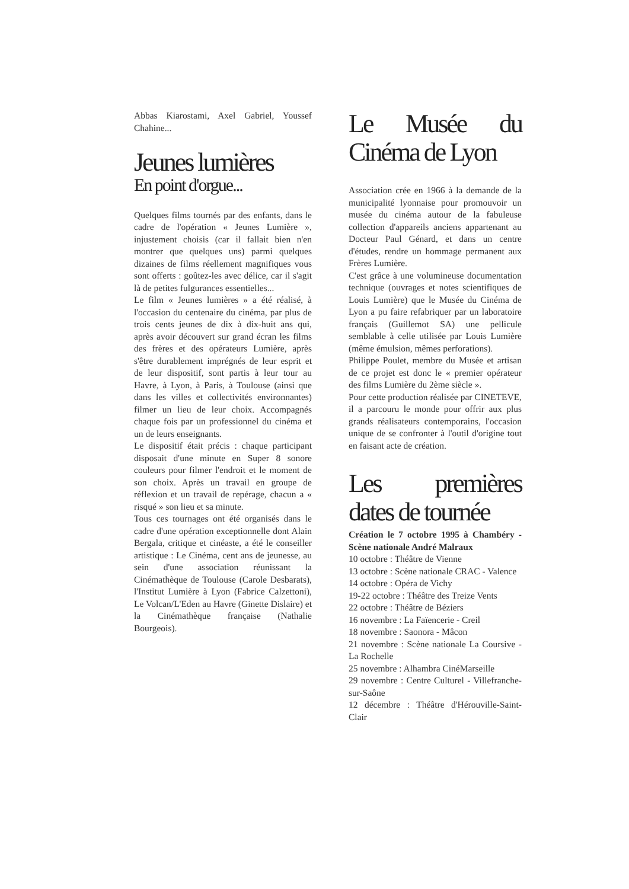Abbas Kiarostami, Axel Gabriel, Youssef Chahine...
Jeunes lumières
En point d'orgue...
Quelques films tournés par des enfants, dans le cadre de l'opération « Jeunes Lumière », injustement choisis (car il fallait bien n'en montrer que quelques uns) parmi quelques dizaines de films réellement magnifiques vous sont offerts : goûtez-les avec délice, car il s'agit là de petites fulgurances essentielles...
Le film « Jeunes lumières » a été réalisé, à l'occasion du centenaire du cinéma, par plus de trois cents jeunes de dix à dix-huit ans qui, après avoir découvert sur grand écran les films des frères et des opérateurs Lumière, après s'être durablement imprégnés de leur esprit et de leur dispositif, sont partis à leur tour au Havre, à Lyon, à Paris, à Toulouse (ainsi que dans les villes et collectivités environnantes) filmer un lieu de leur choix. Accompagnés chaque fois par un professionnel du cinéma et un de leurs enseignants.
Le dispositif était précis : chaque participant disposait d'une minute en Super 8 sonore couleurs pour filmer l'endroit et le moment de son choix. Après un travail en groupe de réflexion et un travail de repérage, chacun a « risqué » son lieu et sa minute.
Tous ces tournages ont été organisés dans le cadre d'une opération exceptionnelle dont Alain Bergala, critique et cinéaste, a été le conseiller artistique : Le Cinéma, cent ans de jeunesse, au sein d'une association réunissant la Cinémathèque de Toulouse (Carole Desbarats), l'Institut Lumière à Lyon (Fabrice Calzettoni), Le Volcan/L'Eden au Havre (Ginette Dislaire) et la Cinémathèque française (Nathalie Bourgeois).
Le Musée du Cinéma de Lyon
Association crée en 1966 à la demande de la municipalité lyonnaise pour promouvoir un musée du cinéma autour de la fabuleuse collection d'appareils anciens appartenant au Docteur Paul Génard, et dans un centre d'études, rendre un hommage permanent aux Frères Lumière.
C'est grâce à une volumineuse documentation technique (ouvrages et notes scientifiques de Louis Lumière) que le Musée du Cinéma de Lyon a pu faire refabriquer par un laboratoire français (Guillemot SA) une pellicule semblable à celle utilisée par Louis Lumière (même émulsion, mêmes perforations).
Philippe Poulet, membre du Musée et artisan de ce projet est donc le « premier opérateur des films Lumière du 2ème siècle ».
Pour cette production réalisée par CINETEVE, il a parcouru le monde pour offrir aux plus grands réalisateurs contemporains, l'occasion unique de se confronter à l'outil d'origine tout en faisant acte de création.
Les premières dates de tournée
Création le 7 octobre 1995 à Chambéry - Scène nationale André Malraux
10 octobre : Théâtre de Vienne
13 octobre : Scène nationale CRAC - Valence
14 octobre : Opéra de Vichy
19-22 octobre : Théâtre des Treize Vents
22 octobre : Théâtre de Béziers
16 novembre : La Faïencerie - Creil
18 novembre : Saonora - Mâcon
21 novembre : Scène nationale La Coursive - La Rochelle
25 novembre : Alhambra CinéMarseille
29 novembre : Centre Culturel - Villefranche-sur-Saône
12 décembre : Théâtre d'Hérouville-Saint-Clair